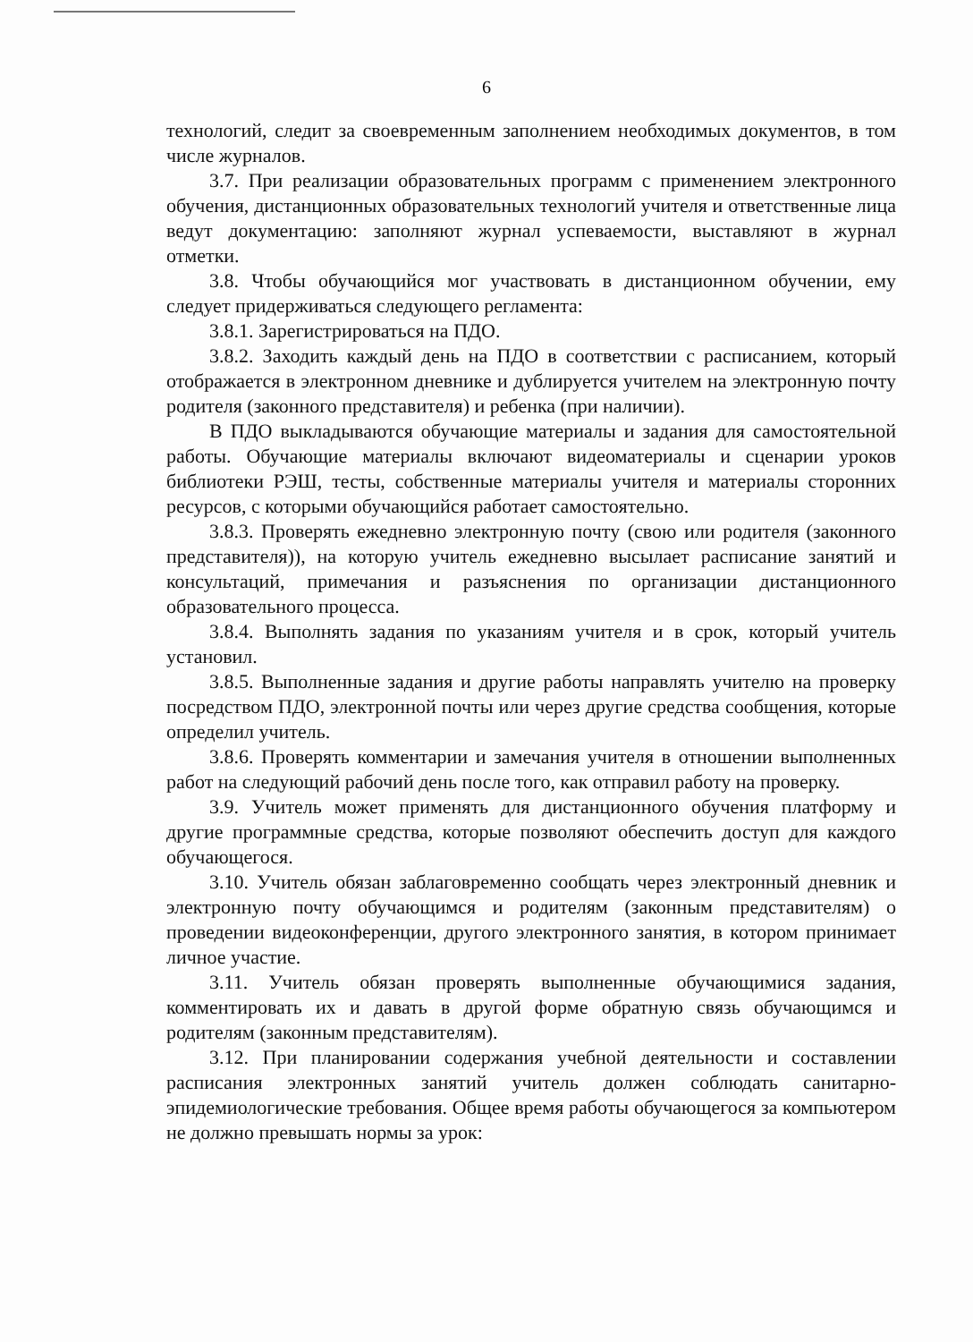6
технологий, следит за своевременным заполнением необходимых документов, в том числе журналов.
3.7. При реализации образовательных программ с применением электронного обучения, дистанционных образовательных технологий учителя и ответственные лица ведут документацию: заполняют журнал успеваемости, выставляют в журнал отметки.
3.8. Чтобы обучающийся мог участвовать в дистанционном обучении, ему следует придерживаться следующего регламента:
3.8.1. Зарегистрироваться на ПДО.
3.8.2. Заходить каждый день на ПДО в соответствии с расписанием, который отображается в электронном дневнике и дублируется учителем на электронную почту родителя (законного представителя) и ребенка (при наличии).
В ПДО выкладываются обучающие материалы и задания для самостоятельной работы. Обучающие материалы включают видеоматериалы и сценарии уроков библиотеки РЭШ, тесты, собственные материалы учителя и материалы сторонних ресурсов, с которыми обучающийся работает самостоятельно.
3.8.3. Проверять ежедневно электронную почту (свою или родителя (законного представителя)), на которую учитель ежедневно высылает расписание занятий и консультаций, примечания и разъяснения по организации дистанционного образовательного процесса.
3.8.4. Выполнять задания по указаниям учителя и в срок, который учитель установил.
3.8.5. Выполненные задания и другие работы направлять учителю на проверку посредством ПДО, электронной почты или через другие средства сообщения, которые определил учитель.
3.8.6. Проверять комментарии и замечания учителя в отношении выполненных работ на следующий рабочий день после того, как отправил работу на проверку.
3.9. Учитель может применять для дистанционного обучения платформу и другие программные средства, которые позволяют обеспечить доступ для каждого обучающегося.
3.10. Учитель обязан заблаговременно сообщать через электронный дневник и электронную почту обучающимся и родителям (законным представителям) о проведении видеоконференции, другого электронного занятия, в котором принимает личное участие.
3.11. Учитель обязан проверять выполненные обучающимися задания, комментировать их и давать в другой форме обратную связь обучающимся и родителям (законным представителям).
3.12. При планировании содержания учебной деятельности и составлении расписания электронных занятий учитель должен соблюдать санитарно-эпидемиологические требования. Общее время работы обучающегося за компьютером не должно превышать нормы за урок: